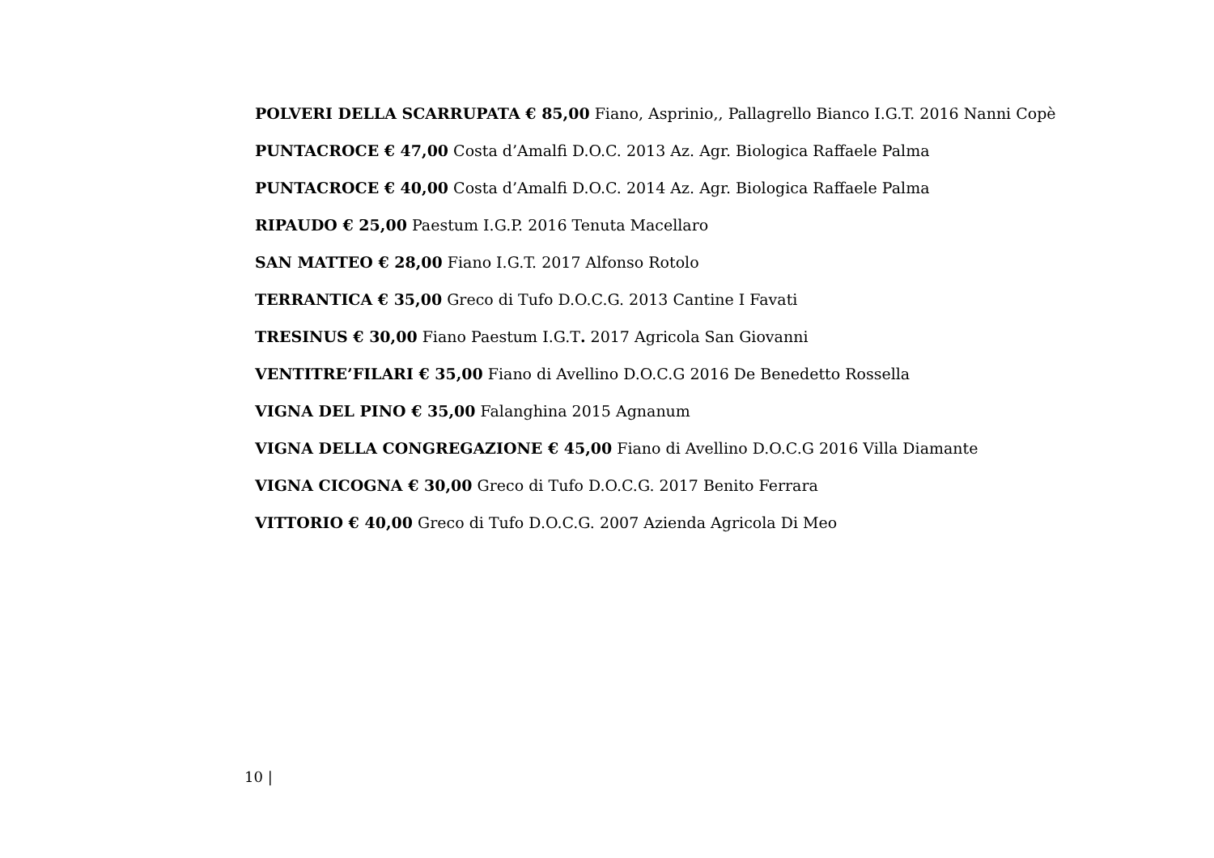POLVERI DELLA SCARRUPATA € 85,00 Fiano, Asprinio,, Pallagrello Bianco I.G.T. 2016 Nanni Copè
PUNTACROCE € 47,00 Costa d’Amalfi D.O.C. 2013 Az. Agr. Biologica Raffaele Palma
PUNTACROCE € 40,00 Costa d’Amalfi D.O.C. 2014 Az. Agr. Biologica Raffaele Palma
RIPAUDO € 25,00 Paestum I.G.P. 2016 Tenuta Macellaro
SAN MATTEO € 28,00 Fiano I.G.T. 2017 Alfonso Rotolo
TERRANTICA € 35,00 Greco di Tufo D.O.C.G. 2013 Cantine I Favati
TRESINUS € 30,00 Fiano Paestum I.G.T. 2017 Agricola San Giovanni
VENTITRE’FILARI € 35,00 Fiano di Avellino D.O.C.G 2016 De Benedetto Rossella
VIGNA DEL PINO € 35,00 Falanghina 2015 Agnanum
VIGNA DELLA CONGREGAZIONE € 45,00 Fiano di Avellino D.O.C.G 2016 Villa Diamante
VIGNA CICOGNA € 30,00 Greco di Tufo D.O.C.G. 2017 Benito Ferrara
VITTORIO € 40,00 Greco di Tufo D.O.C.G. 2007 Azienda Agricola Di Meo
10 |